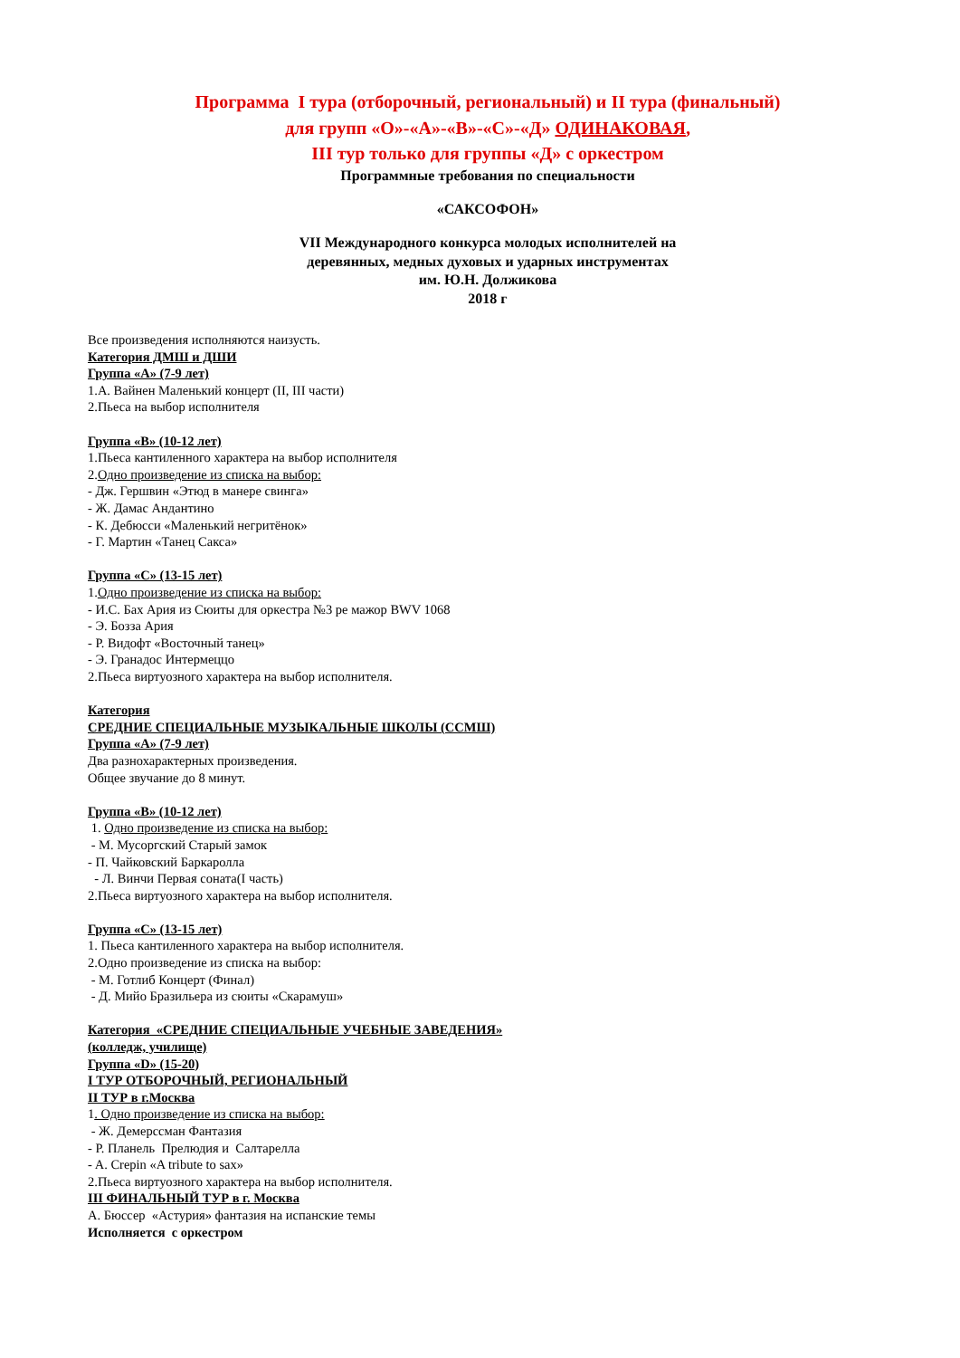Программа I тура (отборочный, региональный) и II тура (финальный)
для групп «О»-«А»-«В»-«С»-«Д» ОДИНАКОВАЯ,
III тур только для группы «Д» с оркестром
Программные требования по специальности
«САКСОФОН»
VII Международного конкурса молодых исполнителей на
деревянных, медных духовых и ударных инструментах
им. Ю.Н. Должикова
2018 г
Все произведения исполняются наизусть.
Категория ДМШ и ДШИ
Группа «А» (7-9 лет)
1.А. Вайнен Маленький концерт (II, III части)
2.Пьеса на выбор исполнителя
Группа «В» (10-12 лет)
1.Пьеса кантиленного характера на выбор исполнителя
2.Одно произведение из списка на выбор:
- Дж. Гершвин «Этюд в манере свинга»
- Ж. Дамас Андантино
- К. Дебюсси «Маленький негритёнок»
- Г. Мартин «Танец Сакса»
Группа «С» (13-15 лет)
1.Одно произведение из списка на выбор:
- И.С. Бах Ария из Сюиты для оркестра №3 ре мажор BWV 1068
- Э. Бозза Ария
- Р. Видофт «Восточный танец»
- Э. Гранадос Интермеццо
2.Пьеса виртуозного характера на выбор исполнителя.
Категория
СРЕДНИЕ СПЕЦИАЛЬНЫЕ МУЗЫКАЛЬНЫЕ ШКОЛЫ (ССМШ)
Группа «А» (7-9 лет)
Два разнохарактерных произведения.
Общее звучание до 8 минут.
Группа «В» (10-12 лет)
1. Одно произведение из списка на выбор:
- М. Мусоргский Старый замок
- П. Чайковский Баркаролла
- Л. Винчи Первая соната(I часть)
2.Пьеса виртуозного характера на выбор исполнителя.
Группа «С» (13-15 лет)
1. Пьеса кантиленного характера на выбор исполнителя.
2.Одно произведение из списка на выбор:
- М. Готлиб Концерт (Финал)
- Д. Мийо Бразильера из сюиты «Скарамуш»
Категория «СРЕДНИЕ СПЕЦИАЛЬНЫЕ УЧЕБНЫЕ ЗАВЕДЕНИЯ»
(колледж, училище)
Группа «D» (15-20)
I ТУР ОТБОРОЧНЫЙ, РЕГИОНАЛЬНЫЙ
II ТУР в г.Москва
1. Одно произведение из списка на выбор:
- Ж. Демерссман Фантазия
- Р. Планель Прелюдия и Салтарелла
- A. Crepin «A tribute to sax»
2.Пьеса виртуозного характера на выбор исполнителя.
III ФИНАЛЬНЫЙ ТУР в г. Москва
А. Бюссер «Астурия» фантазия на испанские темы
Исполняется с оркестром